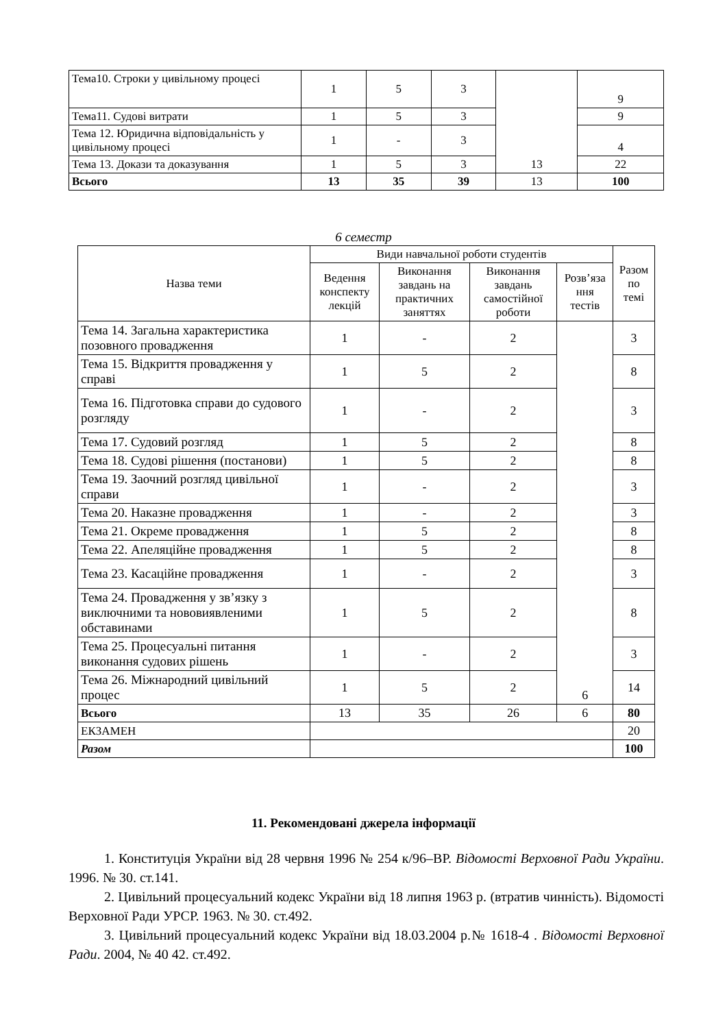| Тема10. Строки у цивільному процесі | 1 | 5 | 3 | 13 | 9 |
| Тема11. Судові витрати | 1 | 5 | 3 | | 9 |
| Тема 12. Юридична відповідальність у цивільному процесі | 1 | - | 3 | | 4 |
| Тема 13. Докази та доказування | 1 | 5 | 3 | | 22 |
| Всього | 13 | 35 | 39 | 13 | 100 |
6 семестр
| Назва теми | Види навчальної роботи студентів | | | | Разом по темі |
| --- | --- | --- | --- | --- | --- |
| | Ведення конспекту лекцій | Виконання завдань на практичних заняттях | Виконання завдань самостійної роботи | Розв’яза ння тестів | |
| Тема 14. Загальна характеристика позовного провадження | 1 | - | 2 | 6 | 3 |
| Тема 15. Відкриття провадження у справі | 1 | 5 | 2 | | 8 |
| Тема 16. Підготовка справи до судового розгляду | 1 | - | 2 | | 3 |
| Тема 17. Судовий розгляд | 1 | 5 | 2 | | 8 |
| Тема 18. Судові рішення (постанови) | 1 | 5 | 2 | | 8 |
| Тема 19. Заочний розгляд цивільної справи | 1 | - | 2 | | 3 |
| Тема 20. Наказне провадження | 1 | - | 2 | | 3 |
| Тема 21. Окреме провадження | 1 | 5 | 2 | | 8 |
| Тема 22. Апеляційне провадження | 1 | 5 | 2 | | 8 |
| Тема 23. Касаційне провадження | 1 | - | 2 | | 3 |
| Тема 24. Провадження у зв’язку з виключними та нововиявленими обставинами | 1 | 5 | 2 | | 8 |
| Тема 25. Процесуальні питання виконання судових рішень | 1 | - | 2 | | 3 |
| Тема 26. Міжнародний цивільний процес | 1 | 5 | 2 | | 14 |
| Всього | 13 | 35 | 26 | 6 | 80 |
| ЕКЗАМЕН | | | | | 20 |
| Разом | | | | | 100 |
11. Рекомендовані джерела інформації
1. Конституція України від 28 червня 1996 № 254 к/96–ВР. Відомості Верховної Ради України. 1996. № 30. ст.141.
2. Цивільний процесуальний кодекс України від 18 липня 1963 р. (втратив чинність). Відомості Верховної Ради УРСР. 1963. № 30. ст.492.
3. Цивільний процесуальний кодекс України від 18.03.2004 р.№ 1618-4 . Відомості Верховної Ради. 2004, № 40 42. ст.492.